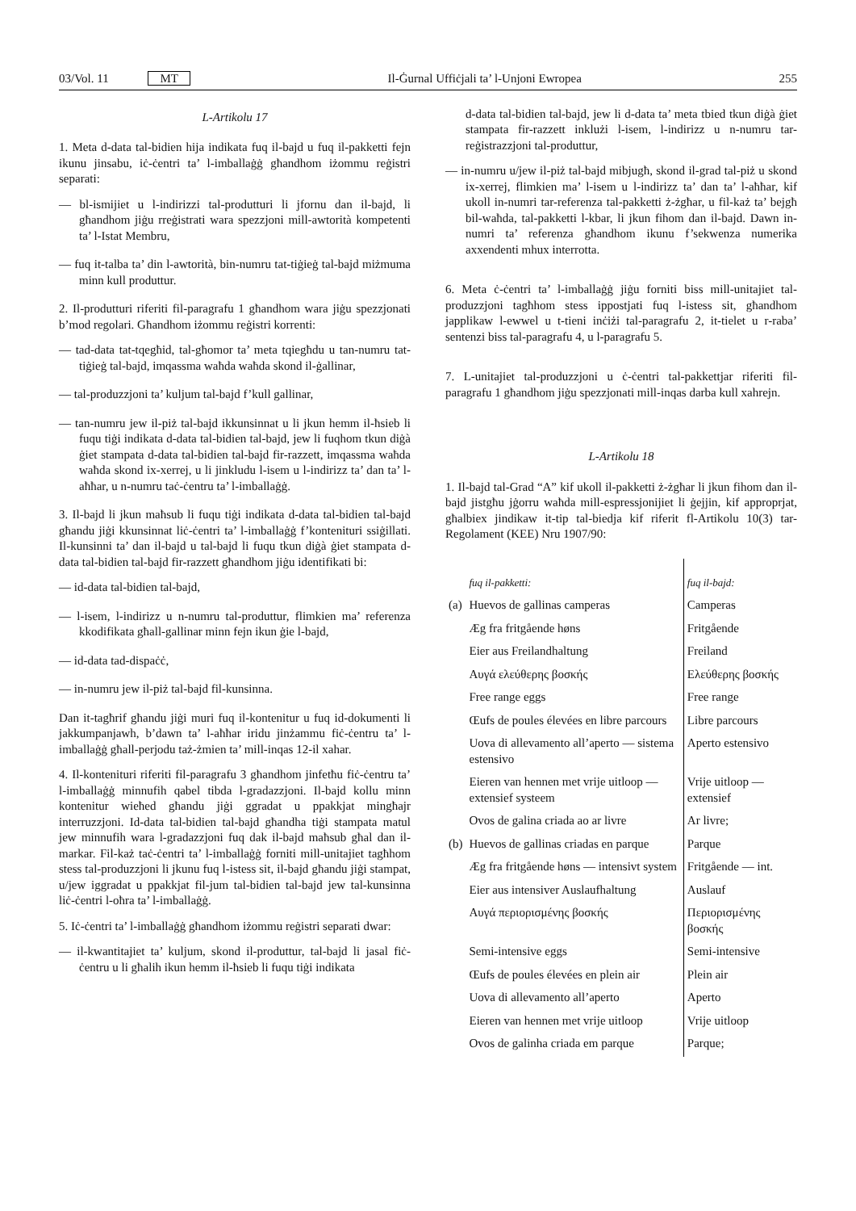03/Vol. 11 MT Il-Ġurnal Uffiċjali ta’ l-Unjoni Ewropea 255
L-Artikolu 17
1. Meta d-data tal-bidien hija indikata fuq il-bajd u fuq il-pakketti fejn ikunu jinsabu, iċ-ċentri ta’ l-imballaġġ għandhom iżommu reġistri separati:
— bl-ismijiet u l-indirizzi tal-produtturi li jfornu dan il-bajd, li għandhom jiġu rreġistrati wara spezzjoni mill-awtorità kompetenti ta’ l-Istat Membru,
— fuq it-talba ta’ din l-awtorità, bin-numru tat-tiġieġ tal-bajd miżmuma minn kull produttur.
2. Il-produtturi riferiti fil-paragrafu 1 għandhom wara jiġu spezzjonati b’mod regolari. Għandhom iżommu reġistri korrenti:
— tad-data tat-tqegħid, tal-għomor ta’ meta tqiegħdu u tan-numru tat-tiġieġ tal-bajd, imqassma waħda waħda skond il-ġallinar,
— tal-produzzjoni ta’ kuljum tal-bajd f’kull gallinar,
— tan-numru jew il-piż tal-bajd ikkunsinnat u li jkun hemm il-ħsieb li fuqu tiġi indikata d-data tal-bidien tal-bajd, jew li fuqhom tkun diġà ġiet stampata d-data tal-bidien tal-bajd fir-razzett, imqassma waħda waħda skond ix-xerrej, u li jinkludu l-isem u l-indirizz ta’ dan ta’ l-aħħar, u n-numru taċ-ċentru ta’ l-imballaġġ.
3. Il-bajd li jkun maħsub li fuqu tiġi indikata d-data tal-bidien tal-bajd għandu jiġi kkunsinnat liċ-ċentri ta’ l-imballaġġ f’konteni­turi ssiġillati. Il-kunsinni ta’ dan il-bajd u tal-bajd li fuqu tkun diġà ġiet stampata d-data tal-bidien tal-bajd fir-razzett għandhom jiġu identifikati bi:
— id-data tal-bidien tal-bajd,
— l-isem, l-indirizz u n-numru tal-produttur, flimkien ma’ referenza kkodifikata għall-gallinar minn fejn ikun ġie l-bajd,
— id-data tad-dispaċċ,
— in-numru jew il-piż tal-bajd fil-kunsinna.
Dan it-tagħrif għandu jiġi muri fuq il-kontenitur u fuq id-dokumenti li jakkumpanjawh, b’dawn ta’ l-aħħar iridu jinżammu fiċ-ċentru ta’ l-imballaġġ għall-perjodu taż-żmien ta’ mill-inqas 12-il xahar.
4. Il-konteni­turi riferiti fil-paragrafu 3 għandhom jinfetħu fiċ-ċentru ta’ l-imballaġġ minnufih qabel tibda l-gradazzjoni. Il-bajd kollu minn kontenitur wieħed għandu jiġi ggradat u ppakkjat mingħajr interruzzjoni. Id-data tal-bidien tal-bajd għandha tiġi stampata matul jew minnufih wara l-gradazzjoni fuq dak il-bajd maħsub għal dan il-markar. Fil-każ taċ-ċentri ta’ l-imballaġġ forniti mill-unitajiet tagħhom stess tal-produzzjoni li jkunu fuq l-istess sit, il-bajd għandu jiġi stampat, u/jew iggradat u ppakkjat fil-jum tal-bidien tal-bajd jew tal-kunsinna liċ-ċentri l-oħra ta’ l-imballaġġ.
5. Iċ-ċentri ta’ l-imballaġġ għandhom iżommu reġistri separati dwar:
— il-kwantitajiet ta’ kuljum, skond il-produttur, tal-bajd li jasal fiċ-ċentru u li għalih ikun hemm il-ħsieb li fuqu tiġi indikata
d-data tal-bidien tal-bajd, jew li d-data ta’ meta tbied tkun diġà ġiet stampata fir-razzett inklużi l-isem, l-indirizz u n-numru tar-reġistrazzjoni tal-produttur,
— in-numru u/jew il-piż tal-bajd mibjugħ, skond il-grad tal-piż u skond ix-xerrej, flimkien ma’ l-isem u l-indirizz ta’ dan ta’ l-aħħar, kif ukoll in-numri tar-referenza tal-pakketti ż-żgħar, u fil-każ ta’ bejgħ bil-waħda, tal-pakketti l-kbar, li jkun fihom dan il-bajd. Dawn in-numri ta’ referenza għandhom ikunu f’sekwenza numerika axxendenti mhux interrotta.
6. Meta ċ-ċentri ta’ l-imballaġġ jiġu forniti biss mill-unitajiet tal-produzzjoni tagħhom stess ippostjati fuq l-istess sit, għandhom japplikaw l-ewwel u t-tieni inċiżi tal-paragrafu 2, it-tielet u r-raba’ sentenzi biss tal-paragrafu 4, u l-paragrafu 5.
7. L-unitajiet tal-produzzjoni u ċ-ċentri tal-pakkettjar riferiti fil-paragrafu 1 għandhom jiġu spezzjonati mill-inqas darba kull xahrejn.
L-Artikolu 18
1. Il-bajd tal-Grad “A” kif ukoll il-pakketti ż-żgħar li jkun fihom dan il-bajd jistgħu jġorru waħda mill-espressjonijiet li ġejjin, kif approprjat, għalbiex jindikaw it-tip tal-biedja kif riferit fl-Artikolu 10(3) tar-Regolament (KEE) Nru 1907/90:
| | fuq il-pakketti: | fuq il-bajd: |
| (a) | Huevos de gallinas camperas | Camperas |
| | Æg fra fritgående høns | Fritgående |
| | Eier aus Freilandhaltung | Freiland |
| | Αυγά ελεύθερης βοσκής | Ελεύθερης βοσκής |
| | Free range eggs | Free range |
| | Œufs de poules élevées en libre parcours | Libre parcours |
| | Uova di allevamento all’aperto — sistema estensivo | Aperto estensivo |
| | Eieren van hennen met vrije uitloop — extensief systeem | Vrije uitloop — extensief |
| | Ovos de galina criada ao ar livre | Ar livre; |
| (b) | Huevos de gallinas criadas en parque | Parque |
| | Æg fra fritgående høns — intensivt system | Fritgående — int. |
| | Eier aus intensiver Auslauf­haltung | Auslauf |
| | Αυγά περιορισμένης βοσκής | Περιορισμένης βοσκής |
| | Semi-intensive eggs | Semi-intensive |
| | Œufs de poules élevées en plein air | Plein air |
| | Uova di allevamento all’aperto | Aperto |
| | Eieren van hennen met vrije uitloop | Vrije uitloop |
| | Ovos de galinha criada em parque | Parque; |